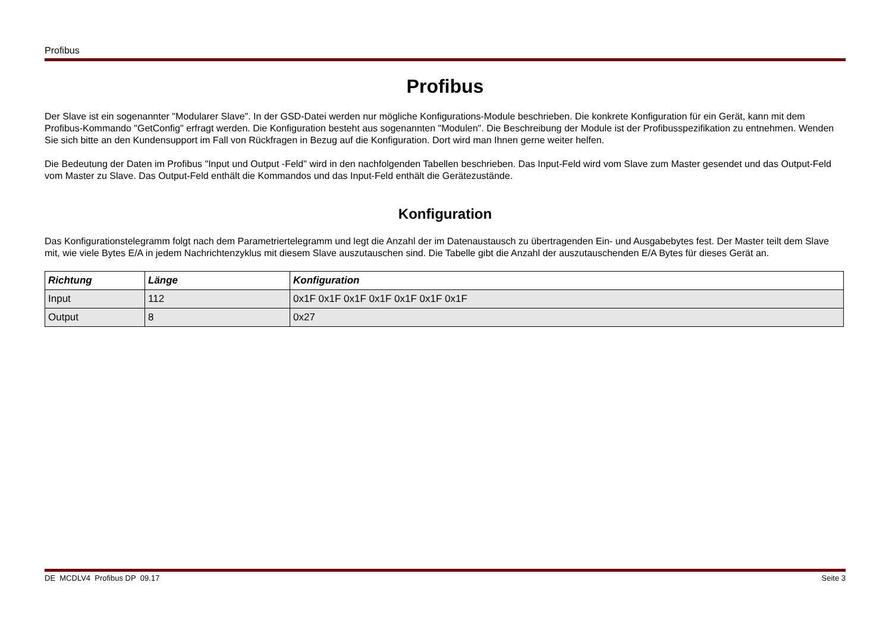Profibus
Profibus
Der Slave ist ein sogenannter "Modularer Slave". In der GSD-Datei werden nur mögliche Konfigurations-Module beschrieben. Die konkrete Konfiguration für ein Gerät, kann mit dem Profibus-Kommando "GetConfig" erfragt werden. Die Konfiguration besteht aus sogenannten "Modulen". Die Beschreibung der Module ist der Profibusspezifikation zu entnehmen. Wenden Sie sich bitte an den Kundensupport im Fall von Rückfragen in Bezug auf die Konfiguration. Dort wird man Ihnen gerne weiter helfen.
Die Bedeutung der Daten im Profibus "Input und Output -Feld" wird in den nachfolgenden Tabellen beschrieben. Das Input-Feld wird vom Slave zum Master gesendet und das Output-Feld vom Master zu Slave. Das Output-Feld enthält die Kommandos und das Input-Feld enthält die Gerätezustände.
Konfiguration
Das Konfigurationstelegramm folgt nach dem Parametriertelegramm und legt die Anzahl der im Datenaustausch zu übertragenden Ein- und Ausgabebytes fest. Der Master teilt dem Slave mit, wie viele Bytes E/A in jedem Nachrichtenzyklus mit diesem Slave auszutauschen sind. Die Tabelle gibt die Anzahl der auszutauschenden E/A Bytes für dieses Gerät an.
| Richtung | Länge | Konfiguration |
| --- | --- | --- |
| Input | 112 | 0x1F 0x1F 0x1F 0x1F 0x1F 0x1F 0x1F |
| Output | 8 | 0x27 |
DE MCDLV4 Profibus DP 09.17 Seite 3